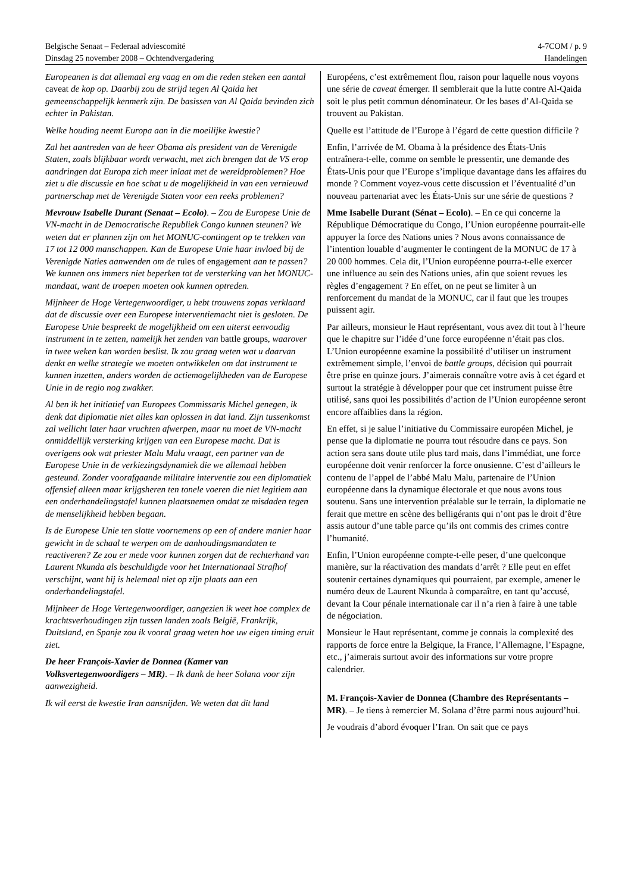Belgische Senaat – Federaal adviescomité 4-7COM / p. 9
Dinsdag 25 november 2008 – Ochtendvergadering Handelingen
Europeanen is dat allemaal erg vaag en om die reden steken een aantal caveat de kop op. Daarbij zou de strijd tegen Al Qaida het gemeenschappelijk kenmerk zijn. De basissen van Al Qaida bevinden zich echter in Pakistan.
Welke houding neemt Europa aan in die moeilijke kwestie?
Zal het aantreden van de heer Obama als president van de Verenigde Staten, zoals blijkbaar wordt verwacht, met zich brengen dat de VS erop aandringen dat Europa zich meer inlaat met de wereldproblemen? Hoe ziet u die discussie en hoe schat u de mogelijkheid in van een vernieuwd partnerschap met de Verenigde Staten voor een reeks problemen?
Mevrouw Isabelle Durant (Senaat – Ecolo). – Zou de Europese Unie de VN-macht in de Democratische Republiek Congo kunnen steunen? We weten dat er plannen zijn om het MONUC-contingent op te trekken van 17 tot 12 000 manschappen. Kan de Europese Unie haar invloed bij de Verenigde Naties aanwenden om de rules of engagement aan te passen? We kunnen ons immers niet beperken tot de versterking van het MONUC-mandaat, want de troepen moeten ook kunnen optreden.
Mijnheer de Hoge Vertegenwoordiger, u hebt trouwens zopas verklaard dat de discussie over een Europese interventiemacht niet is gesloten. De Europese Unie bespreekt de mogelijkheid om een uiterst eenvoudig instrument in te zetten, namelijk het zenden van battle groups, waarover in twee weken kan worden beslist. Ik zou graag weten wat u daarvan denkt en welke strategie we moeten ontwikkelen om dat instrument te kunnen inzetten, anders worden de actiemogelijkheden van de Europese Unie in de regio nog zwakker.
Al ben ik het initiatief van Europees Commissaris Michel genegen, ik denk dat diplomatie niet alles kan oplossen in dat land. Zijn tussenkomst zal wellicht later haar vruchten afwerpen, maar nu moet de VN-macht onmiddellijk versterking krijgen van een Europese macht. Dat is overigens ook wat priester Malu Malu vraagt, een partner van de Europese Unie in de verkiezingsdynamiek die we allemaal hebben gesteund. Zonder voorafgaande militaire interventie zou een diplomatiek offensief alleen maar krijgsheren ten tonele voeren die niet legitiem aan een onderhandelingstafel kunnen plaatsnemen omdat ze misdaden tegen de menselijkheid hebben begaan.
Is de Europese Unie ten slotte voornemens op een of andere manier haar gewicht in de schaal te werpen om de aanhoudingsmandaten te reactiveren? Ze zou er mede voor kunnen zorgen dat de rechterhand van Laurent Nkunda als beschuldigde voor het Internationaal Strafhof verschijnt, want hij is helemaal niet op zijn plaats aan een onderhandelingstafel.
Mijnheer de Hoge Vertegenwoordiger, aangezien ik weet hoe complex de krachtsverhoudingen zijn tussen landen zoals België, Frankrijk, Duitsland, en Spanje zou ik vooral graag weten hoe uw eigen timing eruit ziet.
De heer François-Xavier de Donnea (Kamer van Volksvertegenwoordigers – MR). – Ik dank de heer Solana voor zijn aanwezigheid.
Ik wil eerst de kwestie Iran aansnijden. We weten dat dit land
Européens, c’est extrêmement flou, raison pour laquelle nous voyons une série de caveat émerger. Il semblerait que la lutte contre Al-Qaida soit le plus petit commun dénominateur. Or les bases d’Al-Qaida se trouvent au Pakistan.
Quelle est l’attitude de l’Europe à l’égard de cette question difficile ?
Enfin, l’arrivée de M. Obama à la présidence des États-Unis entraînera-t-elle, comme on semble le pressentir, une demande des États-Unis pour que l’Europe s’implique davantage dans les affaires du monde ? Comment voyez-vous cette discussion et l’éventualité d’un nouveau partenariat avec les États-Unis sur une série de questions ?
Mme Isabelle Durant (Sénat – Ecolo). – En ce qui concerne la République Démocratique du Congo, l’Union européenne pourrait-elle appuyer la force des Nations unies ? Nous avons connaissance de l’intention louable d’augmenter le contingent de la MONUC de 17 à 20 000 hommes. Cela dit, l’Union européenne pourra-t-elle exercer une influence au sein des Nations unies, afin que soient revues les règles d’engagement ? En effet, on ne peut se limiter à un renforcement du mandat de la MONUC, car il faut que les troupes puissent agir.
Par ailleurs, monsieur le Haut représentant, vous avez dit tout à l’heure que le chapitre sur l’idée d’une force européenne n’était pas clos. L’Union européenne examine la possibilité d’utiliser un instrument extrêmement simple, l’envoi de battle groups, décision qui pourrait être prise en quinze jours. J’aimerais connaître votre avis à cet égard et surtout la stratégie à développer pour que cet instrument puisse être utilisé, sans quoi les possibilités d’action de l’Union européenne seront encore affaiblies dans la région.
En effet, si je salue l’initiative du Commissaire européen Michel, je pense que la diplomatie ne pourra tout résoudre dans ce pays. Son action sera sans doute utile plus tard mais, dans l’immédiat, une force européenne doit venir renforcer la force onusienne. C’est d’ailleurs le contenu de l’appel de l’abbé Malu Malu, partenaire de l’Union européenne dans la dynamique électorale et que nous avons tous soutenu. Sans une intervention préalable sur le terrain, la diplomatie ne ferait que mettre en scène des belligérants qui n’ont pas le droit d’être assis autour d’une table parce qu’ils ont commis des crimes contre l’humanité.
Enfin, l’Union européenne compte-t-elle peser, d’une quelconque manière, sur la réactivation des mandats d’arrêt ? Elle peut en effet soutenir certaines dynamiques qui pourraient, par exemple, amener le numéro deux de Laurent Nkunda à comparaître, en tant qu’accusé, devant la Cour pénale internationale car il n’a rien à faire à une table de négociation.
Monsieur le Haut représentant, comme je connais la complexité des rapports de force entre la Belgique, la France, l’Allemagne, l’Espagne, etc., j’aimerais surtout avoir des informations sur votre propre calendrier.
M. François-Xavier de Donnea (Chambre des Représentants – MR). – Je tiens à remercier M. Solana d’être parmi nous aujourd’hui.
Je voudrais d’abord évoquer l’Iran. On sait que ce pays